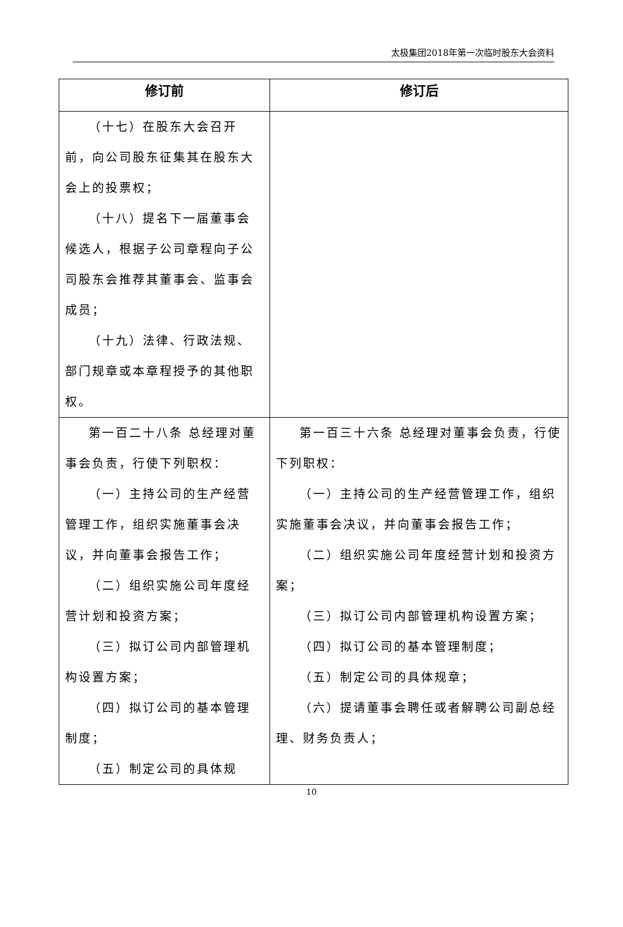太极集团2018年第一次临时股东大会资料
| 修订前 | 修订后 |
| --- | --- |
| （十七）在股东大会召开前，向公司股东征集其在股东大会上的投票权； （十八）提名下一届董事会候选人，根据子公司章程向子公司股东会推荐其董事会、监事会成员； （十九）法律、行政法规、部门规章或本章程授予的其他职权。 | |
| 第一百二十八条 总经理对董事会负责，行使下列职权： （一）主持公司的生产经营管理工作，组织实施董事会决议，并向董事会报告工作； （二）组织实施公司年度经营计划和投资方案； （三）拟订公司内部管理机构设置方案； （四）拟订公司的基本管理制度； （五）制定公司的具体规 | 第一百三十六条 总经理对董事会负责，行使下列职权： （一）主持公司的生产经营管理工作，组织实施董事会决议，并向董事会报告工作； （二）组织实施公司年度经营计划和投资方案； （三）拟订公司内部管理机构设置方案； （四）拟订公司的基本管理制度； （五）制定公司的具体规章； （六）提请董事会聘任或者解聘公司副总经理、财务负责人； |
10